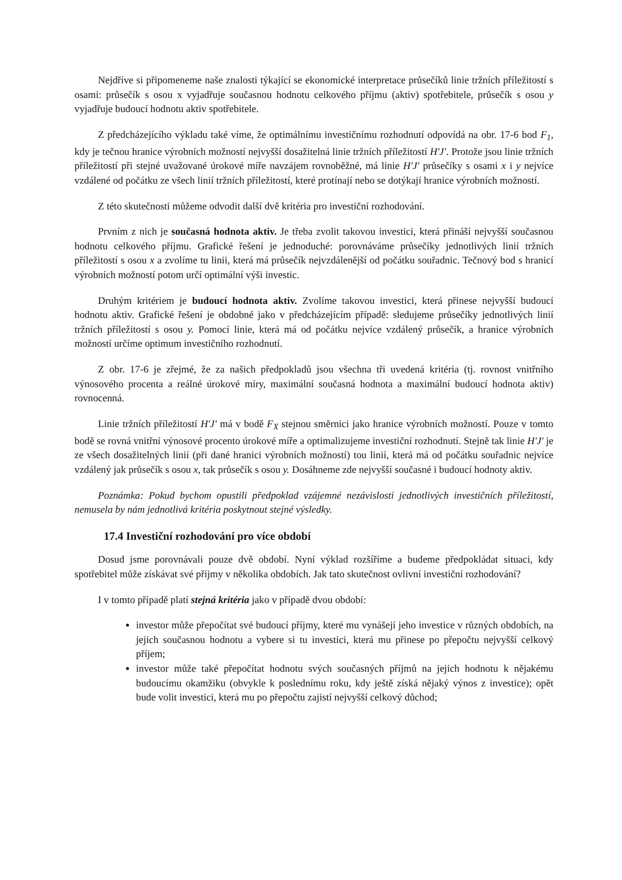Nejdříve si připomeneme naše znalosti týkající se ekonomické interpretace průsečíků linie tržních příležitostí s osami: průsečík s osou x vyjadřuje současnou hodnotu celkového příjmu (aktiv) spotřebitele, průsečík s osou y vyjadřuje budoucí hodnotu aktiv spotřebitele.
Z předcházejícího výkladu také víme, že optimálnímu investičnímu rozhodnutí odpovídá na obr. 17-6 bod F<sub>1</sub>, kdy je tečnou hranice výrobních možností nejvyšší dosažitelná linie tržních příležitostí H'J'. Protože jsou linie tržních příležitostí při stejné uvažované úrokové míře navzájem rovnoběžné, má linie H'J' průsečíky s osami x i y nejvíce vzdálené od počátku ze všech linií tržních příležitostí, které protínají nebo se dotýkají hranice výrobních možností.
Z této skutečnosti můžeme odvodit další dvě kritéria pro investiční rozhodování.
Prvním z nich je současná hodnota aktiv. Je třeba zvolit takovou investici, která přináší nejvyšší současnou hodnotu celkového příjmu. Grafické řešení je jednoduché: porovnáváme průsečíky jednotlivých linií tržních příležitostí s osou x a zvolíme tu linii, která má průsečík nejvzdálenější od počátku souřadnic. Tečnový bod s hranicí výrobních možností potom určí optimální výši investic.
Druhým kritériem je budoucí hodnota aktiv. Zvolíme takovou investici, která přinese nejvyšší budoucí hodnotu aktiv. Grafické řešení je obdobné jako v předcházejícím případě: sledujeme průsečíky jednotlivých linií tržních příležitostí s osou y. Pomocí linie, která má od počátku nejvíce vzdálený průsečík, a hranice výrobních možností určíme optimum investičního rozhodnutí.
Z obr. 17-6 je zřejmé, že za našich předpokladů jsou všechna tři uvedená kritéria (tj. rovnost vnitřního výnosového procenta a reálné úrokové míry, maximální současná hodnota a maximální budoucí hodnota aktiv) rovnocenná.
Linie tržních příležitostí H'J' má v bodě F<sub>X</sub> stejnou směrnici jako hranice výrobních možností. Pouze v tomto bodě se rovná vnitřní výnosové procento úrokové míře a optimalizujeme investiční rozhodnutí. Stejně tak linie H'J' je ze všech dosažitelných linií (při dané hranici výrobních možností) tou linií, která má od počátku souřadnic nejvíce vzdálený jak průsečík s osou x, tak průsečík s osou y. Dosáhneme zde nejvyšší současné i budoucí hodnoty aktiv.
Poznámka: Pokud bychom opustili předpoklad vzájemné nezávislosti jednotlivých investičních příležitostí, nemusela by nám jednotlivá kritéria poskytnout stejné výsledky.
17.4 Investiční rozhodování pro více období
Dosud jsme porovnávali pouze dvě období. Nyní výklad rozšíříme a budeme předpokládat situaci, kdy spotřebitel může získávat své příjmy v několika obdobích. Jak tato skutečnost ovlivní investiční rozhodování?
I v tomto případě platí stejná kritéria jako v případě dvou období:
investor může přepočítat své budoucí příjmy, které mu vynášejí jeho investice v různých obdobích, na jejich současnou hodnotu a vybere si tu investici, která mu přinese po přepočtu nejvyšší celkový příjem;
investor může také přepočítat hodnotu svých současných příjmů na jejich hodnotu k nějakému budoucímu okamžiku (obvykle k poslednímu roku, kdy ještě získá nějaký výnos z investice); opět bude volit investici, která mu po přepočtu zajistí nejvyšší celkový důchod;